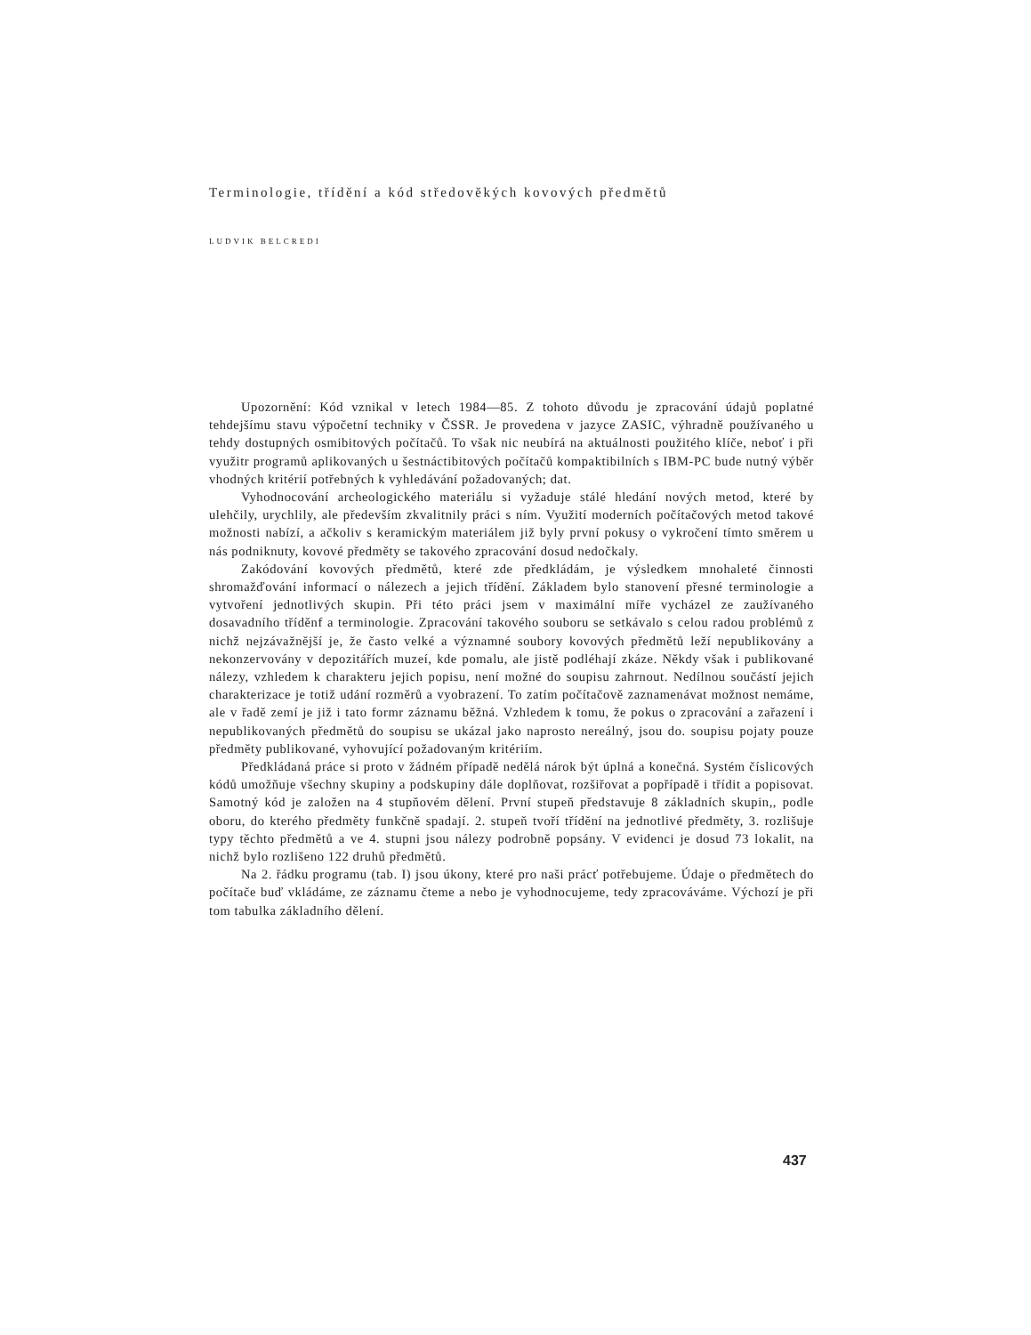Terminologie, třídění a kód středověkých kovových předmětů
LUDVIK BELCREDI
Upozornění: Kód vznikal v letech 1984—85. Z tohoto důvodu je zpracování údajů poplatné tehdejšímu stavu výpočetní techniky v ČSSR. Je provedena v jazyce ZASIC, výhradně používaného u tehdy dostupných osmibitových počítačů. To však nic neubírá na aktuálnosti použitého klíče, neboť i při využitr programů aplikovaných u šestnáctibitových počítačů kompaktibilních s IBM-PC bude nutný výběr vhodných kritérií potřebných k vyhledávání požadovaných; dat.
Vyhodnocování archeologického materiálu si vyžaduje stálé hledání nových metod, které by ulehčily, urychlily, ale především zkvalitnily práci s ním. Využití moderních počítačových metod takové možnosti nabízí, a ačkoliv s keramickým materiálem již byly první pokusy o vykročení tímto směrem u nás podniknuty, kovové předměty se takového zpracování dosud nedočkaly.
Zakódování kovových předmětů, které zde předkládám, je výsledkem mnohaleté činnosti shromažďování informací o nálezech a jejich třídění. Základem bylo stanovení přesné terminologie a vytvoření jednotlivých skupin. Při této práci jsem v maximální míře vycházel ze zaužívaného dosavadního tříděnf a terminologie. Zpracování takového souboru se setkávalo s celou radou problémů z nichž nejzávažnější je, že často velké a významné soubory kovových předmětů leží nepublikovány a nekonzervovány v depozitářích muzeí, kde pomalu, ale jistě podléhají zkáze. Někdy však i publikované nálezy, vzhledem k charakteru jejich popisu, není možné do soupisu zahrnout. Nedílnou součástí jejich charakterizace je totiž udání rozměrů a vyobrazení. To zatím počítačově zaznamenávat možnost nemáme, ale v řadě zemí je již i tato formr záznamu běžná. Vzhledem k tomu, že pokus o zpracování a zařazení i nepublikovaných předmětů do soupisu se ukázal jako naprosto nereálný, jsou do. soupisu pojaty pouze předměty publikované, vyhovující požadovaným kritériím.
Předkládaná práce si proto v žádném případě nedělá nárok být úplná a konečná. Systém číslicových kódů umožňuje všechny skupiny a podskupiny dále doplňovat, rozšiřovat a popřípadě i třídit a popisovat. Samotný kód je založen na 4 stupňovém dělení. První stupeň představuje 8 základních skupin,, podle oboru, do kterého předměty funkčně spadají. 2. stupeň tvoří třídění na jednotlivé předměty, 3. rozlišuje typy těchto předmětů a ve 4. stupni jsou nálezy podrobně popsány. V evidenci je dosud 73 lokalit, na nichž bylo rozlišeno 122 druhů předmětů.
Na 2. řádku programu (tab. I) jsou úkony, které pro naši prácť potřebujeme. Údaje o předmětech do počítače buď vkládáme, ze záznamu čteme a nebo je vyhodnocujeme, tedy zpracováváme. Výchozí je při tom tabulka základního dělení.
437